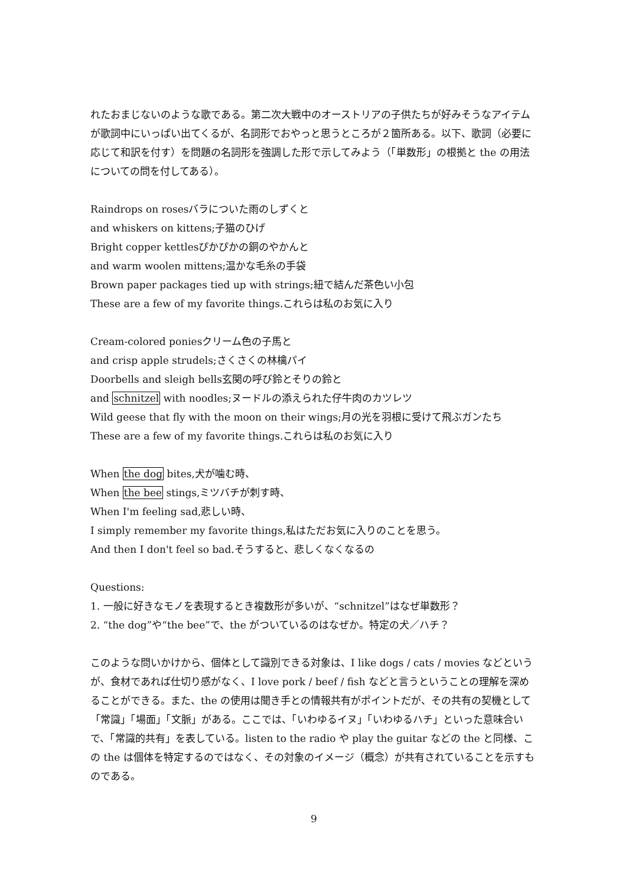れたおまじないのような歌である。第二次大戦中のオーストリアの子供たちが好みそうなアイテムが歌詞中にいっぱい出てくるが、名詞形でおやっと思うところが２箇所ある。以下、歌詞（必要に応じて和訳を付す）を問題の名詞形を強調した形で示してみよう（「単数形」の根拠と the の用法についての問を付してある）。
Raindrops on rosesバラについた雨のしずくと
and whiskers on kittens;子猫のひげ
Bright copper kettlesぴかぴかの銅のやかんと
and warm woolen mittens;温かな毛糸の手袋
Brown paper packages tied up with strings;紐で結んだ茶色い小包
These are a few of my favorite things.これらは私のお気に入り
Cream-colored poniesクリーム色の子馬と
and crisp apple strudels;さくさくの林檎パイ
Doorbells and sleigh bells玄関の呼び鈴とそりの鈴と
and schnitzel with noodles;ヌードルの添えられた仔牛肉のカツレツ
Wild geese that fly with the moon on their wings;月の光を羽根に受けて飛ぶガンたち
These are a few of my favorite things.これらは私のお気に入り
When the dog bites,犬が噛む時、
When the bee stings,ミツバチが刺す時、
When I'm feeling sad,悲しい時、
I simply remember my favorite things,私はただお気に入りのことを思う。
And then I don't feel so bad.そうすると、悲しくなくなるの
Questions:
1. 一般に好きなモノを表現するとき複数形が多いが、“schnitzel”はなぜ単数形？
2. “the dog”や“the bee”で、the がついているのはなぜか。特定の犬／ハチ？
このような問いかけから、個体として識別できる対象は、I like dogs / cats / movies などというが、食材であれば仕切り感がなく、I love pork / beef / fish などと言うということの理解を深めることができる。また、the の使用は聞き手との情報共有がポイントだが、その共有の契機として「常識」「場面」「文脈」がある。ここでは、「いわゆるイヌ」「いわゆるハチ」といった意味合いで、「常識的共有」を表している。listen to the radio や play the guitar などの the と同様、この the は個体を特定するのではなく、その対象のイメージ（概念）が共有されていることを示すものである。
9